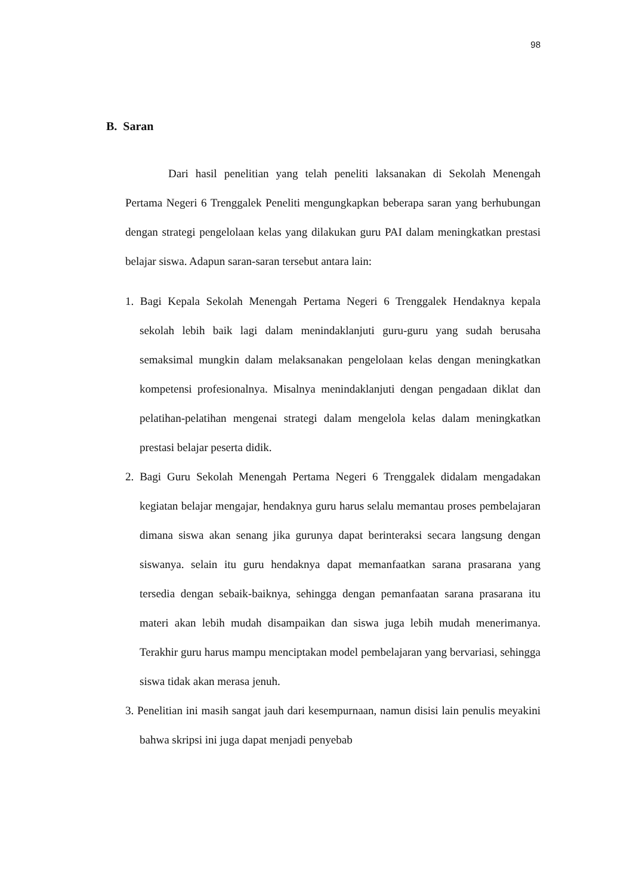98
B. Saran
Dari hasil penelitian yang telah peneliti laksanakan di Sekolah Menengah Pertama Negeri 6 Trenggalek Peneliti mengungkapkan beberapa saran yang berhubungan dengan strategi pengelolaan kelas yang dilakukan guru PAI dalam meningkatkan prestasi belajar siswa. Adapun saran-saran tersebut antara lain:
1. Bagi Kepala Sekolah Menengah Pertama Negeri 6 Trenggalek Hendaknya kepala sekolah lebih baik lagi dalam menindaklanjuti guru-guru yang sudah berusaha semaksimal mungkin dalam melaksanakan pengelolaan kelas dengan meningkatkan kompetensi profesionalnya. Misalnya menindaklanjuti dengan pengadaan diklat dan pelatihan-pelatihan mengenai strategi dalam mengelola kelas dalam meningkatkan prestasi belajar peserta didik.
2. Bagi Guru Sekolah Menengah Pertama Negeri 6 Trenggalek didalam mengadakan kegiatan belajar mengajar, hendaknya guru harus selalu memantau proses pembelajaran dimana siswa akan senang jika gurunya dapat berinteraksi secara langsung dengan siswanya. selain itu guru hendaknya dapat memanfaatkan sarana prasarana yang tersedia dengan sebaik-baiknya, sehingga dengan pemanfaatan sarana prasarana itu materi akan lebih mudah disampaikan dan siswa juga lebih mudah menerimanya. Terakhir guru harus mampu menciptakan model pembelajaran yang bervariasi, sehingga siswa tidak akan merasa jenuh.
3. Penelitian ini masih sangat jauh dari kesempurnaan, namun disisi lain penulis meyakini bahwa skripsi ini juga dapat menjadi penyebab